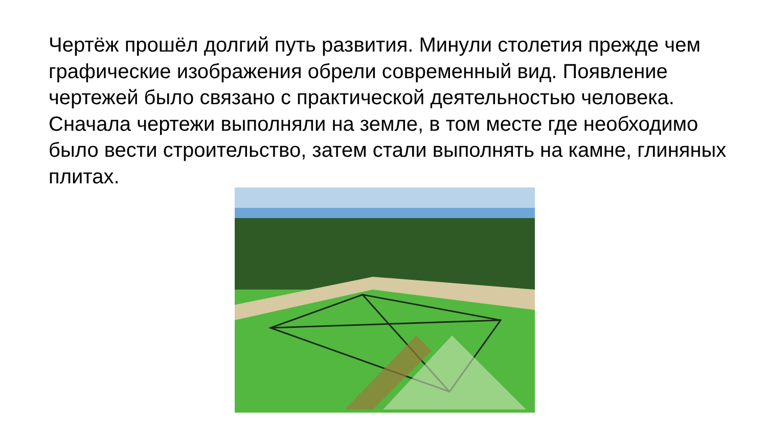Чертёж прошёл долгий путь развития. Минули столетия прежде чем графические изображения обрели современный вид. Появление чертежей было связано с практической деятельностью человека. Сначала чертежи выполняли на земле, в том месте где необходимо было вести строительство, затем стали выполнять на камне, глиняных плитах.